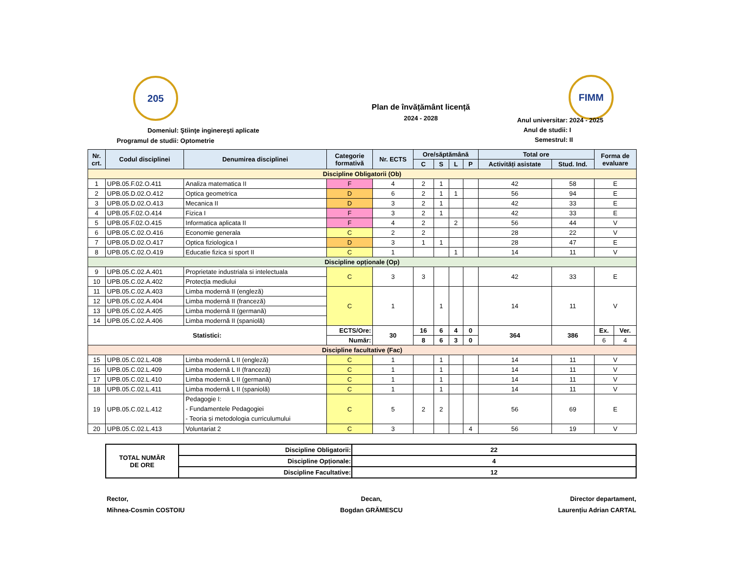205 FIMM
Plan de învățământ licență
2024 - 2028
Domeniul: Ştiinţe inginereşti aplicate
Programul de studii: Optometrie
Anul universitar: 2024 - 2025
Anul de studii: I
Semestrul: II
| Nr. crt. | Codul disciplinei | Denumirea disciplinei | Categorie formativă | Nr. ECTS | Ore/săptămână | | | | Total ore | | Forma de evaluare | |
| --- | --- | --- | --- | --- | --- | --- | --- | --- | --- | --- | --- | --- |
| | | | | | C | S | L | P | Activități asistate | Stud. Ind. | | |
| Discipline Obligatorii (Ob) | | | | | | | | | | | | |
| 1 | UPB.05.F.02.O.411 | Analiza matematica II | F | 4 | 2 | 1 | | | 42 | 58 | E | |
| 2 | UPB.05.D.02.O.412 | Optica geometrica | D | 6 | 2 | 1 | 1 | | 56 | 94 | E | |
| 3 | UPB.05.D.02.O.413 | Mecanica II | D | 3 | 2 | 1 | | | 42 | 33 | E | |
| 4 | UPB.05.F.02.O.414 | Fizica I | F | 3 | 2 | 1 | | | 42 | 33 | E | |
| 5 | UPB.05.F.02.O.415 | Informatica aplicata II | F | 4 | 2 | | 2 | | 56 | 44 | V | |
| 6 | UPB.05.C.02.O.416 | Economie generala | C | 2 | 2 | | | | 28 | 22 | V | |
| 7 | UPB.05.D.02.O.417 | Optica fiziologica I | D | 3 | 1 | 1 | | | 28 | 47 | E | |
| 8 | UPB.05.C.02.O.419 | Educatie fizica si sport II | C | 1 | | | 1 | | 14 | 11 | V | |
| Discipline opționale (Op) | | | | | | | | | | | | |
| 9 | UPB.05.C.02.A.401 | Proprietate industriala si intelectuala | C | 3 | 3 | | | | 42 | 33 | E | |
| 10 | UPB.05.C.02.A.402 | Protecția mediului | | | | | | | | | | |
| 11 | UPB.05.C.02.A.403 | Limba modernă II (engleză) | C | 1 | | 1 | | | 14 | 11 | V | |
| 12 | UPB.05.C.02.A.404 | Limba modernă II (franceză) | | | | | | | | | | |
| 13 | UPB.05.C.02.A.405 | Limba modernă II (germană) | | | | | | | | | | |
| 14 | UPB.05.C.02.A.406 | Limba modernă II (spaniolă) | | | | | | | | | | |
| Statistici: | | | ECTS/Ore: | 30 | 16 | 6 | 4 | 0 | 364 | 386 | Ex. | Ver. |
| | | | Număr: | | 8 | 6 | 3 | 0 | | | 6 | 4 |
| Discipline facultative (Fac) | | | | | | | | | | | | |
| 15 | UPB.05.C.02.L.408 | Limba modernă L II (engleză) | C | 1 | | 1 | | | 14 | 11 | V | |
| 16 | UPB.05.C.02.L.409 | Limba modernă L II (franceză) | C | 1 | | 1 | | | 14 | 11 | V | |
| 17 | UPB.05.C.02.L.410 | Limba modernă L II (germană) | C | 1 | | 1 | | | 14 | 11 | V | |
| 18 | UPB.05.C.02.L.411 | Limba modernă L II (spaniolă) | C | 1 | | 1 | | | 14 | 11 | V | |
| 19 | UPB.05.C.02.L.412 | Pedagogie I: - Fundamentele Pedagogiei - Teoria și metodologia curriculumului | C | 5 | 2 | 2 | | | 56 | 69 | E | |
| 20 | UPB.05.C.02.L.413 | Voluntariat 2 | C | 3 | | | | 4 | 56 | 19 | V | |
| TOTAL NUMĂR DE ORE | Discipline Obligatorii: | 22 |
| | Discipline Opționale: | 4 |
| | Discipline Facultative: | 12 |
Rector,
Mihnea-Cosmin COSTOIU
Decan,
Bogdan GRĂMESCU
Director departament,
Laurențiu Adrian CARTAL